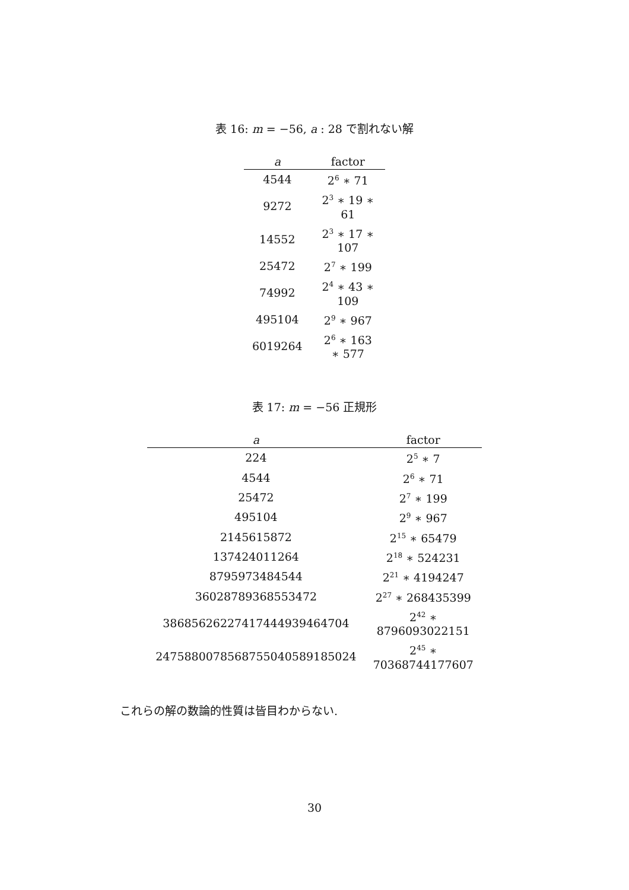表 16: m = −56, a : 28 で割れない解
| a | factor |
| --- | --- |
| 4544 | 2<sup>6</sup> ∗ 71 |
| 9272 | 2<sup>3</sup> ∗ 19 ∗ 61 |
| 14552 | 2<sup>3</sup> ∗ 17 ∗ 107 |
| 25472 | 2<sup>7</sup> ∗ 199 |
| 74992 | 2<sup>4</sup> ∗ 43 ∗ 109 |
| 495104 | 2<sup>9</sup> ∗ 967 |
| 6019264 | 2<sup>6</sup> ∗ 163 ∗ 577 |
表 17: m = −56 正規形
| a | factor |
| --- | --- |
| 224 | 2<sup>5</sup> ∗ 7 |
| 4544 | 2<sup>6</sup> ∗ 71 |
| 25472 | 2<sup>7</sup> ∗ 199 |
| 495104 | 2<sup>9</sup> ∗ 967 |
| 2145615872 | 2<sup>15</sup> ∗ 65479 |
| 137424011264 | 2<sup>18</sup> ∗ 524231 |
| 8795973484544 | 2<sup>21</sup> ∗ 4194247 |
| 36028789368553472 | 2<sup>27</sup> ∗ 268435399 |
| 38685626227417444939464704 | 2<sup>42</sup> ∗ 8796093022151 |
| 2475880078568755040589185024 | 2<sup>45</sup> ∗ 70368744177607 |
これらの解の数論的性質は皆目わからない.
30